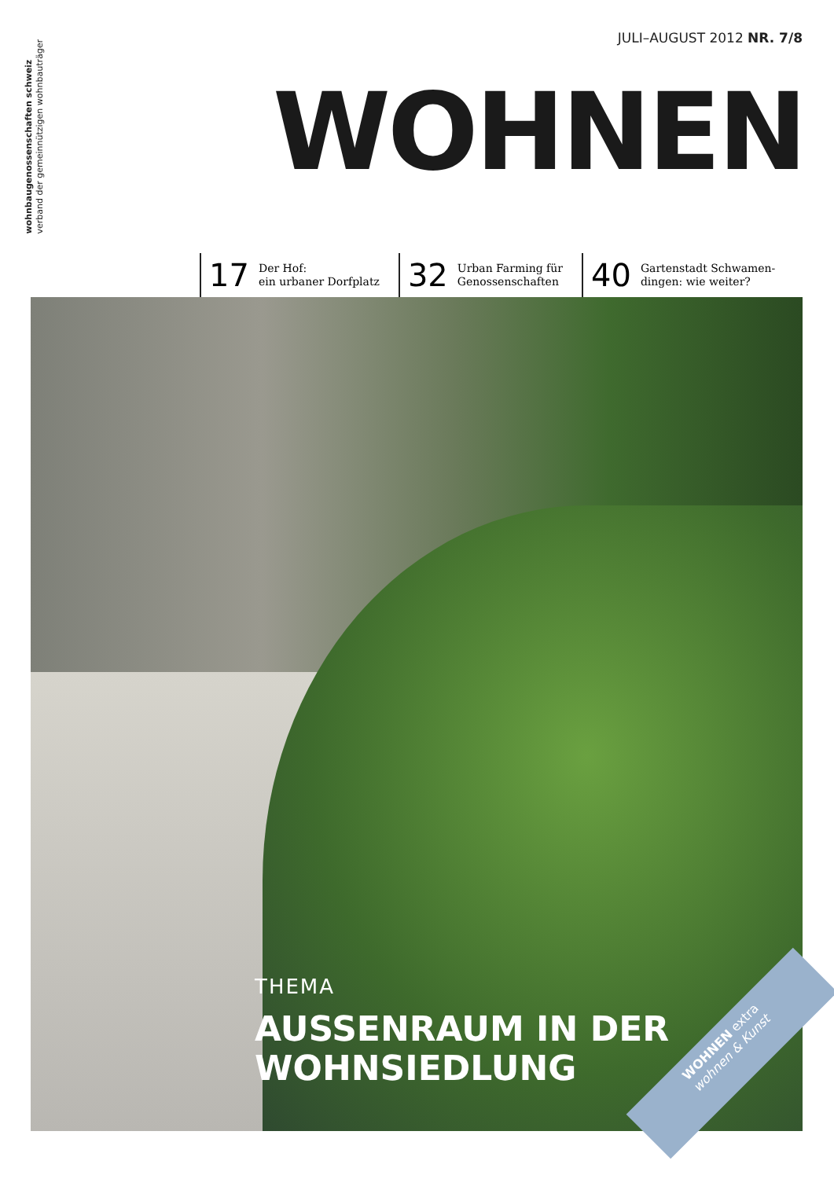wohnbaugenossenschaften schweiz
verband der gemeinnützigen wohnbauträger
JULI–AUGUST 2012 NR. 7/8
WOHNEN
17 Der Hof:
ein urbaner Dorfplatz
32 Urban Farming für
Genossenschaften
40 Gartenstadt Schwamen-
dingen: wie weiter?
THEMA
AUSSENRAUM IN DER
WOHNSIEDLUNG
WOHNEN extra
wohnen & Kunst